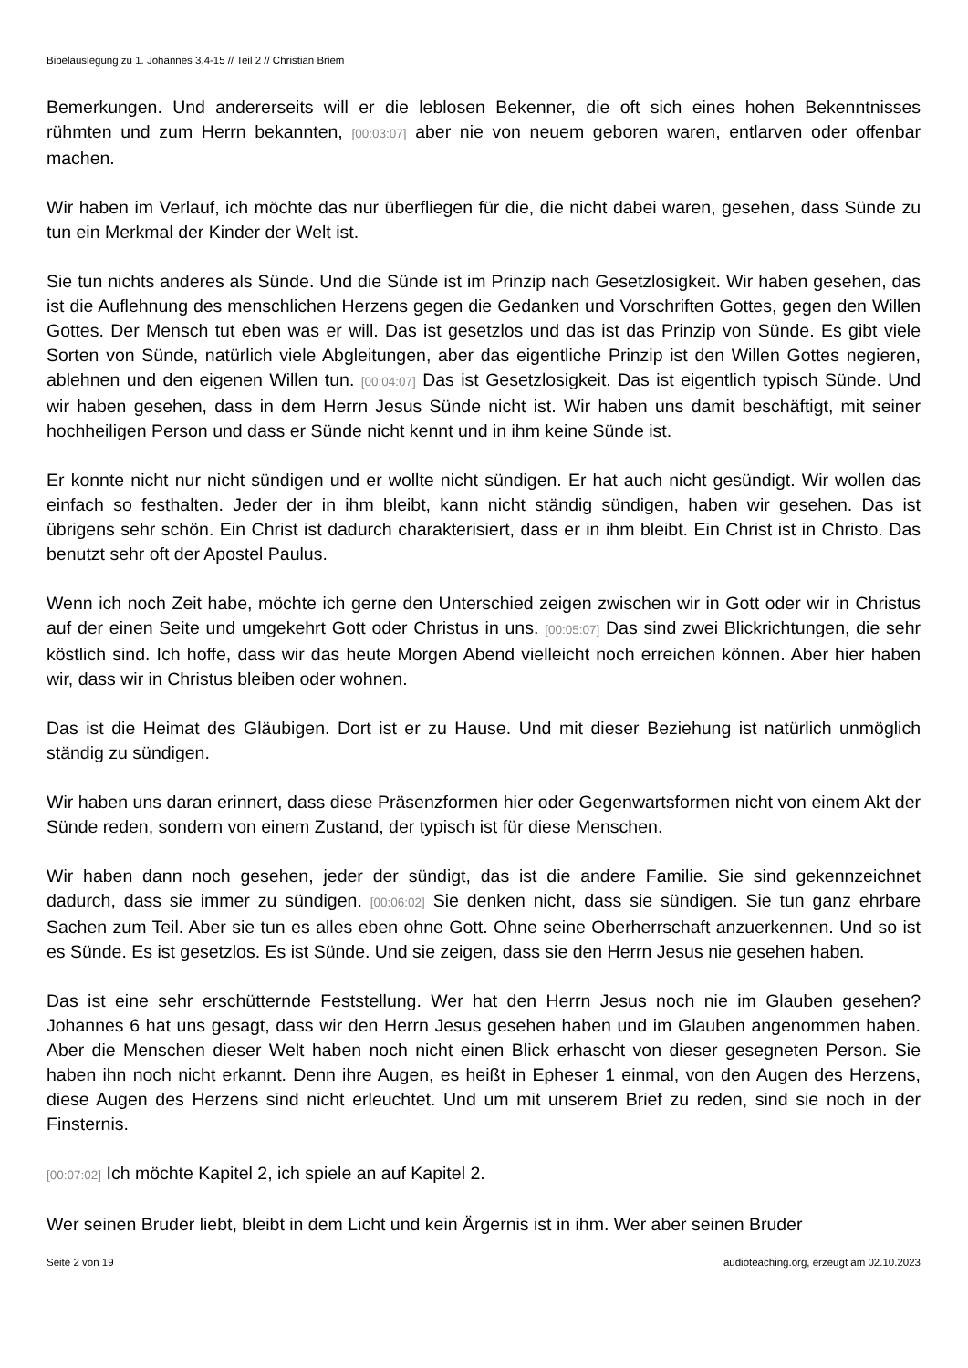Bibelauslegung zu 1. Johannes 3,4-15 // Teil 2 // Christian Briem
Bemerkungen. Und andererseits will er die leblosen Bekenner, die oft sich eines hohen Bekenntnisses rühmten und zum Herrn bekannten, [00:03:07] aber nie von neuem geboren waren, entlarven oder offenbar machen.
Wir haben im Verlauf, ich möchte das nur überfliegen für die, die nicht dabei waren, gesehen, dass Sünde zu tun ein Merkmal der Kinder der Welt ist.
Sie tun nichts anderes als Sünde. Und die Sünde ist im Prinzip nach Gesetzlosigkeit. Wir haben gesehen, das ist die Auflehnung des menschlichen Herzens gegen die Gedanken und Vorschriften Gottes, gegen den Willen Gottes. Der Mensch tut eben was er will. Das ist gesetzlos und das ist das Prinzip von Sünde. Es gibt viele Sorten von Sünde, natürlich viele Abgleitungen, aber das eigentliche Prinzip ist den Willen Gottes negieren, ablehnen und den eigenen Willen tun. [00:04:07] Das ist Gesetzlosigkeit. Das ist eigentlich typisch Sünde. Und wir haben gesehen, dass in dem Herrn Jesus Sünde nicht ist. Wir haben uns damit beschäftigt, mit seiner hochheiligen Person und dass er Sünde nicht kennt und in ihm keine Sünde ist.
Er konnte nicht nur nicht sündigen und er wollte nicht sündigen. Er hat auch nicht gesündigt. Wir wollen das einfach so festhalten. Jeder der in ihm bleibt, kann nicht ständig sündigen, haben wir gesehen. Das ist übrigens sehr schön. Ein Christ ist dadurch charakterisiert, dass er in ihm bleibt. Ein Christ ist in Christo. Das benutzt sehr oft der Apostel Paulus.
Wenn ich noch Zeit habe, möchte ich gerne den Unterschied zeigen zwischen wir in Gott oder wir in Christus auf der einen Seite und umgekehrt Gott oder Christus in uns. [00:05:07] Das sind zwei Blickrichtungen, die sehr köstlich sind. Ich hoffe, dass wir das heute Morgen Abend vielleicht noch erreichen können. Aber hier haben wir, dass wir in Christus bleiben oder wohnen.
Das ist die Heimat des Gläubigen. Dort ist er zu Hause. Und mit dieser Beziehung ist natürlich unmöglich ständig zu sündigen.
Wir haben uns daran erinnert, dass diese Präsenzformen hier oder Gegenwartsformen nicht von einem Akt der Sünde reden, sondern von einem Zustand, der typisch ist für diese Menschen.
Wir haben dann noch gesehen, jeder der sündigt, das ist die andere Familie. Sie sind gekennzeichnet dadurch, dass sie immer zu sündigen. [00:06:02] Sie denken nicht, dass sie sündigen. Sie tun ganz ehrbare Sachen zum Teil. Aber sie tun es alles eben ohne Gott. Ohne seine Oberherrschaft anzuerkennen. Und so ist es Sünde. Es ist gesetzlos. Es ist Sünde. Und sie zeigen, dass sie den Herrn Jesus nie gesehen haben.
Das ist eine sehr erschütternde Feststellung. Wer hat den Herrn Jesus noch nie im Glauben gesehen? Johannes 6 hat uns gesagt, dass wir den Herrn Jesus gesehen haben und im Glauben angenommen haben. Aber die Menschen dieser Welt haben noch nicht einen Blick erhascht von dieser gesegneten Person. Sie haben ihn noch nicht erkannt. Denn ihre Augen, es heißt in Epheser 1 einmal, von den Augen des Herzens, diese Augen des Herzens sind nicht erleuchtet. Und um mit unserem Brief zu reden, sind sie noch in der Finsternis.
[00:07:02] Ich möchte Kapitel 2, ich spiele an auf Kapitel 2.
Wer seinen Bruder liebt, bleibt in dem Licht und kein Ärgernis ist in ihm. Wer aber seinen Bruder
Seite 2 von 19 audioteaching.org, erzeugt am 02.10.2023